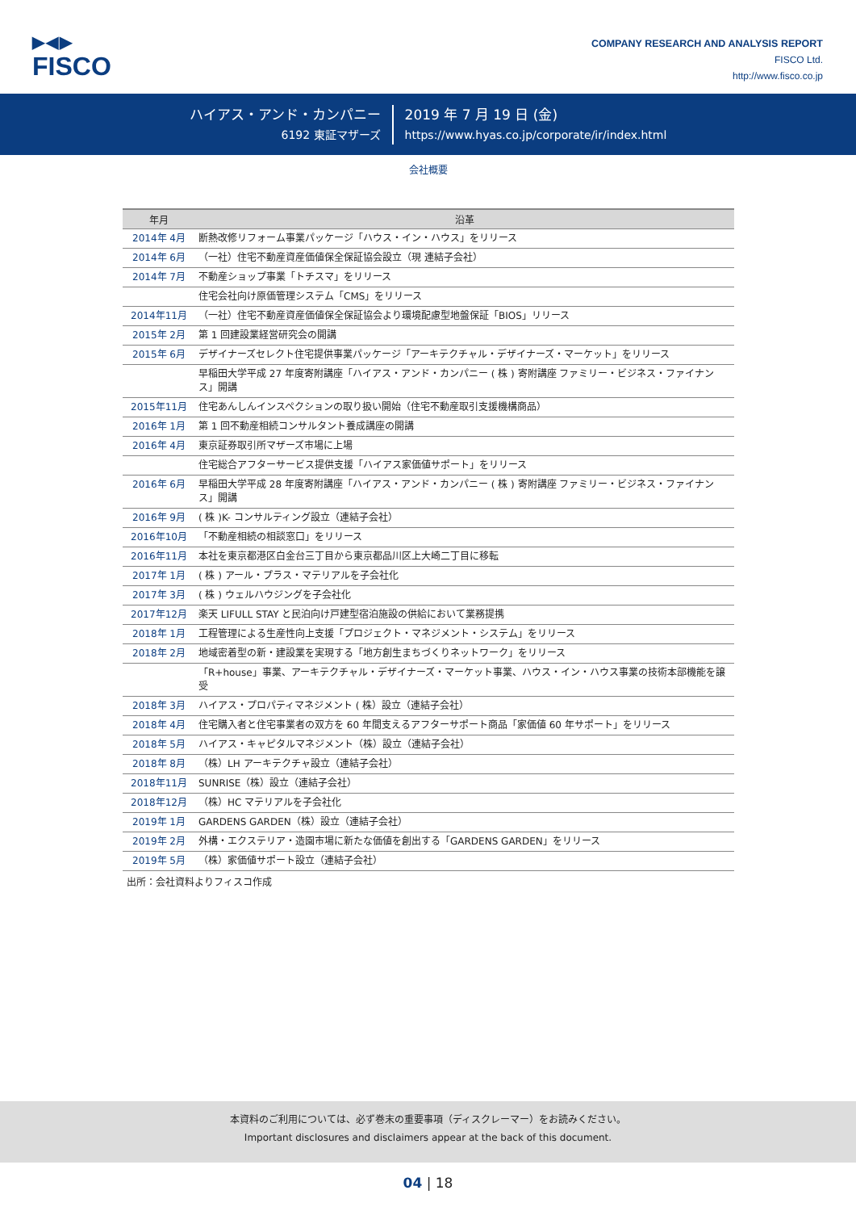▶◀▶
FISCO
COMPANY RESEARCH AND ANALYSIS REPORT
FISCO Ltd.
http://www.fisco.co.jp
ハイアス・アンド・カンパニー
6192 東証マザーズ
2019 年 7 月 19 日 (金)
https://www.hyas.co.jp/corporate/ir/index.html
会社概要
| 年月 | 沿革 |
| --- | --- |
| 2014年 4月 | 断熱改修リフォーム事業パッケージ「ハウス・イン・ハウス」をリリース |
| 2014年 6月 | （一社）住宅不動産資産価値保全保証協会設立（現 連結子会社） |
| 2014年 7月 | 不動産ショップ事業「トチスマ」をリリース |
| | 住宅会社向け原価管理システム「CMS」をリリース |
| 2014年11月 | （一社）住宅不動産資産価値保全保証協会より環境配慮型地盤保証「BIOS」リリース |
| 2015年 2月 | 第 1 回建設業経営研究会の開講 |
| 2015年 6月 | デザイナーズセレクト住宅提供事業パッケージ「アーキテクチャル・デザイナーズ・マーケット」をリリース |
| | 早稲田大学平成 27 年度寄附講座「ハイアス・アンド・カンパニー ( 株 ) 寄附講座 ファミリー・ビジネス・ファイナンス」開講 |
| 2015年11月 | 住宅あんしんインスペクションの取り扱い開始（住宅不動産取引支援機構商品） |
| 2016年 1月 | 第 1 回不動産相続コンサルタント養成講座の開講 |
| 2016年 4月 | 東京証券取引所マザーズ市場に上場 |
| | 住宅総合アフターサービス提供支援「ハイアス家価値サポート」をリリース |
| 2016年 6月 | 早稲田大学平成 28 年度寄附講座「ハイアス・アンド・カンパニー ( 株 ) 寄附講座 ファミリー・ビジネス・ファイナンス」開講 |
| 2016年 9月 | ( 株 )K- コンサルティング設立（連結子会社） |
| 2016年10月 | 「不動産相続の相談窓口」をリリース |
| 2016年11月 | 本社を東京都港区白金台三丁目から東京都品川区上大崎二丁目に移転 |
| 2017年 1月 | ( 株 ) アール・プラス・マテリアルを子会社化 |
| 2017年 3月 | ( 株 ) ウェルハウジングを子会社化 |
| 2017年12月 | 楽天 LIFULL STAY と民泊向け戸建型宿泊施設の供給において業務提携 |
| 2018年 1月 | 工程管理による生産性向上支援「プロジェクト・マネジメント・システム」をリリース |
| 2018年 2月 | 地域密着型の新・建設業を実現する「地方創生まちづくりネットワーク」をリリース |
| | 「R+house」事業、アーキテクチャル・デザイナーズ・マーケット事業、ハウス・イン・ハウス事業の技術本部機能を譲受 |
| 2018年 3月 | ハイアス・プロパティマネジメント ( 株）設立（連結子会社） |
| 2018年 4月 | 住宅購入者と住宅事業者の双方を 60 年間支えるアフターサポート商品「家価値 60 年サポート」をリリース |
| 2018年 5月 | ハイアス・キャピタルマネジメント（株）設立（連結子会社） |
| 2018年 8月 | （株）LH アーキテクチャ設立（連結子会社） |
| 2018年11月 | SUNRISE（株）設立（連結子会社） |
| 2018年12月 | （株）HC マテリアルを子会社化 |
| 2019年 1月 | GARDENS GARDEN（株）設立（連結子会社） |
| 2019年 2月 | 外構・エクステリア・造園市場に新たな価値を創出する「GARDENS GARDEN」をリリース |
| 2019年 5月 | （株）家価値サポート設立（連結子会社） |
出所：会社資料よりフィスコ作成
本資料のご利用については、必ず巻末の重要事項（ディスクレーマー）をお読みください。
Important disclosures and disclaimers appear at the back of this document.
04 | 18